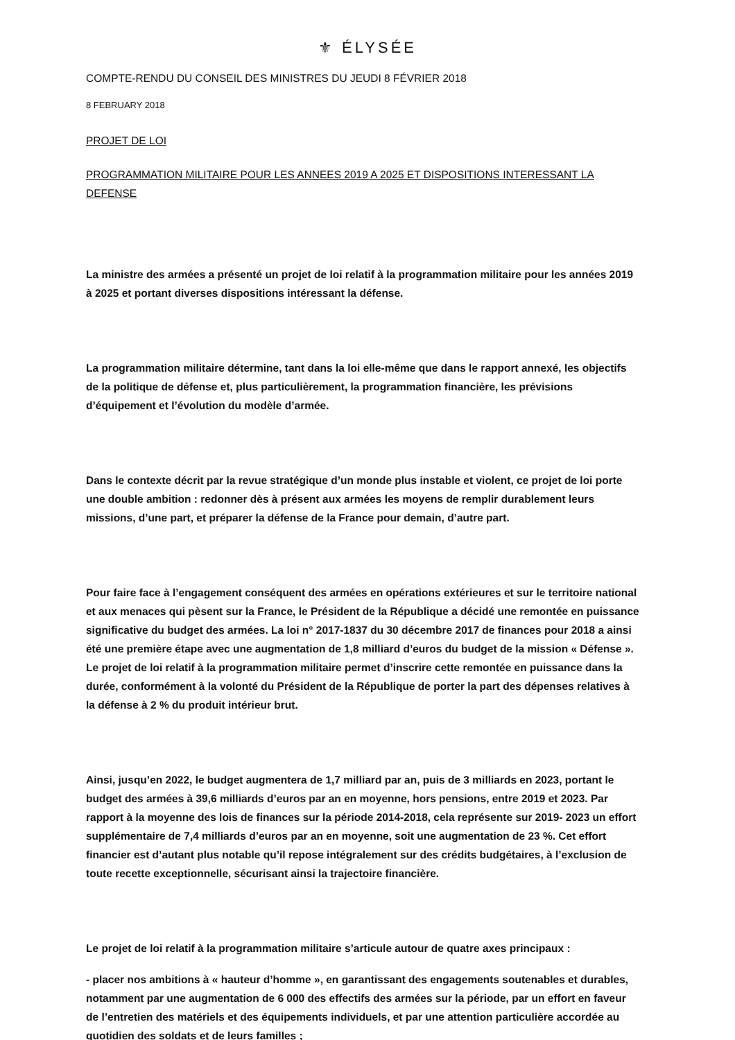⚜ ÉLYSÉE
COMPTE-RENDU DU CONSEIL DES MINISTRES DU JEUDI 8 FÉVRIER 2018
8 FEBRUARY 2018
PROJET DE LOI
PROGRAMMATION MILITAIRE POUR LES ANNEES 2019 A 2025 ET DISPOSITIONS INTERESSANT LA DEFENSE
La ministre des armées a présenté un projet de loi relatif à la programmation militaire pour les années 2019 à 2025 et portant diverses dispositions intéressant la défense.
La programmation militaire détermine, tant dans la loi elle-même que dans le rapport annexé, les objectifs de la politique de défense et, plus particulièrement, la programmation financière, les prévisions d’équipement et l’évolution du modèle d’armée.
Dans le contexte décrit par la revue stratégique d’un monde plus instable et violent, ce projet de loi porte une double ambition : redonner dès à présent aux armées les moyens de remplir durablement leurs missions, d’une part, et préparer la défense de la France pour demain, d’autre part.
Pour faire face à l’engagement conséquent des armées en opérations extérieures et sur le territoire national et aux menaces qui pèsent sur la France, le Président de la République a décidé une remontée en puissance significative du budget des armées. La loi n° 2017-1837 du 30 décembre 2017 de finances pour 2018 a ainsi été une première étape avec une augmentation de 1,8 milliard d’euros du budget de la mission « Défense ». Le projet de loi relatif à la programmation militaire permet d’inscrire cette remontée en puissance dans la durée, conformément à la volonté du Président de la République de porter la part des dépenses relatives à la défense à 2 % du produit intérieur brut.
Ainsi, jusqu’en 2022, le budget augmentera de 1,7 milliard par an, puis de 3 milliards en 2023, portant le budget des armées à 39,6 milliards d’euros par an en moyenne, hors pensions, entre 2019 et 2023. Par rapport à la moyenne des lois de finances sur la période 2014-2018, cela représente sur 2019- 2023 un effort supplémentaire de 7,4 milliards d’euros par an en moyenne, soit une augmentation de 23 %. Cet effort financier est d’autant plus notable qu’il repose intégralement sur des crédits budgétaires, à l’exclusion de toute recette exceptionnelle, sécurisant ainsi la trajectoire financière.
Le projet de loi relatif à la programmation militaire s’articule autour de quatre axes principaux :
- placer nos ambitions à « hauteur d’homme », en garantissant des engagements soutenables et durables, notamment par une augmentation de 6 000 des effectifs des armées sur la période, par un effort en faveur de l’entretien des matériels et des équipements individuels, et par une attention particulière accordée au quotidien des soldats et de leurs familles ;